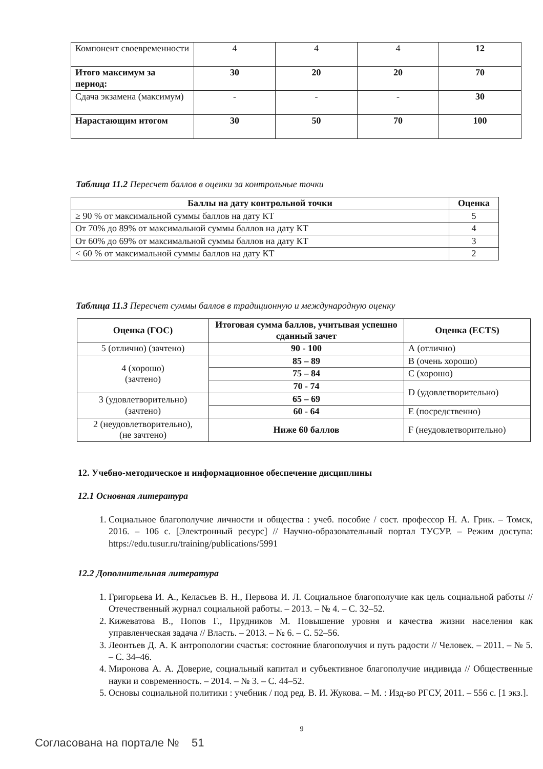| Компонент своевременности | 4 | 4 | 4 | 12 |
| Итого максимум за период: | 30 | 20 | 20 | 70 |
| Сдача экзамена (максимум) | - | - | - | 30 |
| Нарастающим итогом | 30 | 50 | 70 | 100 |
Таблица 11.2 Пересчет баллов в оценки за контрольные точки
| Баллы на дату контрольной точки | Оценка |
| --- | --- |
| ≥ 90 % от максимальной суммы баллов на дату КТ | 5 |
| От 70% до 89% от максимальной суммы баллов на дату КТ | 4 |
| От 60% до 69% от максимальной суммы баллов на дату КТ | 3 |
| < 60 % от максимальной суммы баллов на дату КТ | 2 |
Таблица 11.3 Пересчет суммы баллов в традиционную и международную оценку
| Оценка (ГОС) | Итоговая сумма баллов, учитывая успешно сданный зачет | Оценка (ECTS) |
| --- | --- | --- |
| 5 (отлично) (зачтено) | 90 - 100 | А (отлично) |
| 4 (хорошо) (зачтено) | 85 – 89 | В (очень хорошо) |
| | 75 – 84 | С (хорошо) |
| | 70 - 74 | D (удовлетворительно) |
| 3 (удовлетворительно) (зачтено) | 65 – 69 | |
| | 60 - 64 | Е (посредственно) |
| 2 (неудовлетворительно), (не зачтено) | Ниже 60 баллов | F (неудовлетворительно) |
12. Учебно-методическое и информационное обеспечение дисциплины
12.1 Основная литература
1. Социальное благополучие личности и общества : учеб. пособие / сост. профессор Н. А. Грик. – Томск, 2016. – 106 с. [Электронный ресурс] // Научно-образовательный портал ТУСУР. – Режим доступа: https://edu.tusur.ru/training/publications/5991
12.2 Дополнительная литература
1. Григорьева И. А., Келасьев В. Н., Первова И. Л. Социальное благополучие как цель социальной работы // Отечественный журнал социальной работы. – 2013. – № 4. – С. 32–52.
2. Кижеватова В., Попов Г., Прудников М. Повышение уровня и качества жизни населения как управленческая задача // Власть. – 2013. – № 6. – С. 52–56.
3. Леонтьев Д. А. К антропологии счастья: состояние благополучия и путь радости // Человек. – 2011. – № 5. – С. 34–46.
4. Миронова А. А. Доверие, социальный капитал и субъективное благополучие индивида // Общественные науки и современность. – 2014. – № 3. – С. 44–52.
5. Основы социальной политики : учебник / под ред. В. И. Жукова. – М. : Изд-во РГСУ, 2011. – 556 с. [1 экз.].
9
Согласована на портале № 51